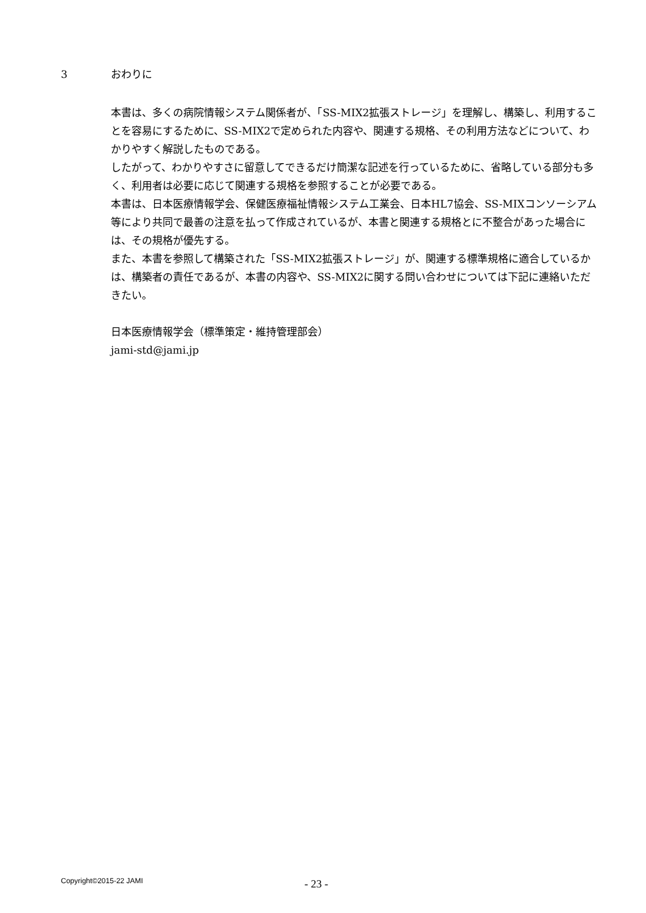3 おわりに
本書は、多くの病院情報システム関係者が、「SS-MIX2拡張ストレージ」を理解し、構築し、利用することを容易にするために、SS-MIX2で定められた内容や、関連する規格、その利用方法などについて、わかりやすく解説したものである。
したがって、わかりやすさに留意してできるだけ簡潔な記述を行っているために、省略している部分も多く、利用者は必要に応じて関連する規格を参照することが必要である。
本書は、日本医療情報学会、保健医療福祉情報システム工業会、日本HL7協会、SS-MIXコンソーシアム等により共同で最善の注意を払って作成されているが、本書と関連する規格とに不整合があった場合には、その規格が優先する。
また、本書を参照して構築された「SS-MIX2拡張ストレージ」が、関連する標準規格に適合しているかは、構築者の責任であるが、本書の内容や、SS-MIX2に関する問い合わせについては下記に連絡いただきたい。
日本医療情報学会（標準策定・維持管理部会）
jami-std@jami.jp
Copyright©2015-22 JAMI - 23 -